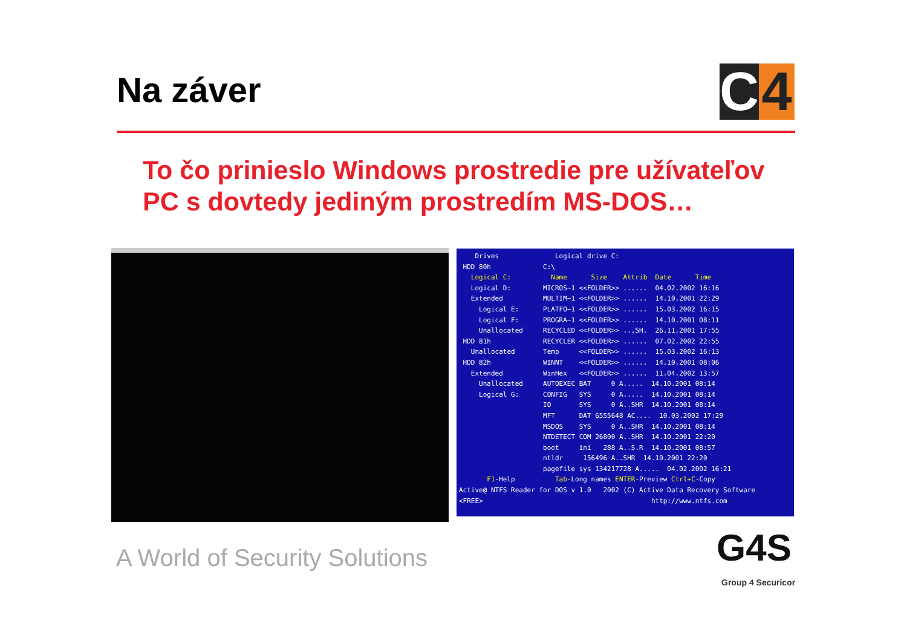Na záver
C 4
To čo prinieslo Windows prostredie pre užívateľov PC s dovtedy jediným prostredím MS-DOS…
    Drives              Logical drive C:
 HDD 80h             C:\
   Logical C:          Name      Size    Attrib  Date      Time
   Logical D:        MICROS~1 <<FOLDER>> ......  04.02.2002 16:16
   Extended          MULTIM~1 <<FOLDER>> ......  14.10.2001 22:29
     Logical E:      PLATFO~1 <<FOLDER>> ......  15.03.2002 16:15
     Logical F:      PROGRA~1 <<FOLDER>> ......  14.10.2001 08:11
     Unallocated     RECYCLED <<FOLDER>> ...SH.  26.11.2001 17:55
 HDD 81h             RECYCLER <<FOLDER>> ......  07.02.2002 22:55
   Unallocated       Temp     <<FOLDER>> ......  15.03.2002 16:13
 HDD 82h             WINNT    <<FOLDER>> ......  14.10.2001 08:06
   Extended          WinHex   <<FOLDER>> ......  11.04.2002 13:57
     Unallocated     AUTOEXEC BAT     0 A.....  14.10.2001 08:14
     Logical G:      CONFIG   SYS     0 A.....  14.10.2001 08:14
                     IO       SYS     0 A..SHR  14.10.2001 08:14
                     MFT      DAT 6555648 AC....  10.03.2002 17:29
                     MSDOS    SYS     0 A..SHR  14.10.2001 08:14
                     NTDETECT COM 26800 A..SHR  14.10.2001 22:20
                     boot     ini   288 A..S.R  14.10.2001 08:57
                     ntldr     156496 A..SHR  14.10.2001 22:20
                     pagefile sys 134217728 A.....  04.02.2002 16:21
       F1-Help          Tab-Long names ENTER-Preview Ctrl+C-Copy
Active@ NTFS Reader for DOS v 1.0   2002 (C) Active Data Recovery Software
<FREE>                                          http://www.ntfs.com
A World of Security Solutions G4S
Group 4 Securicor